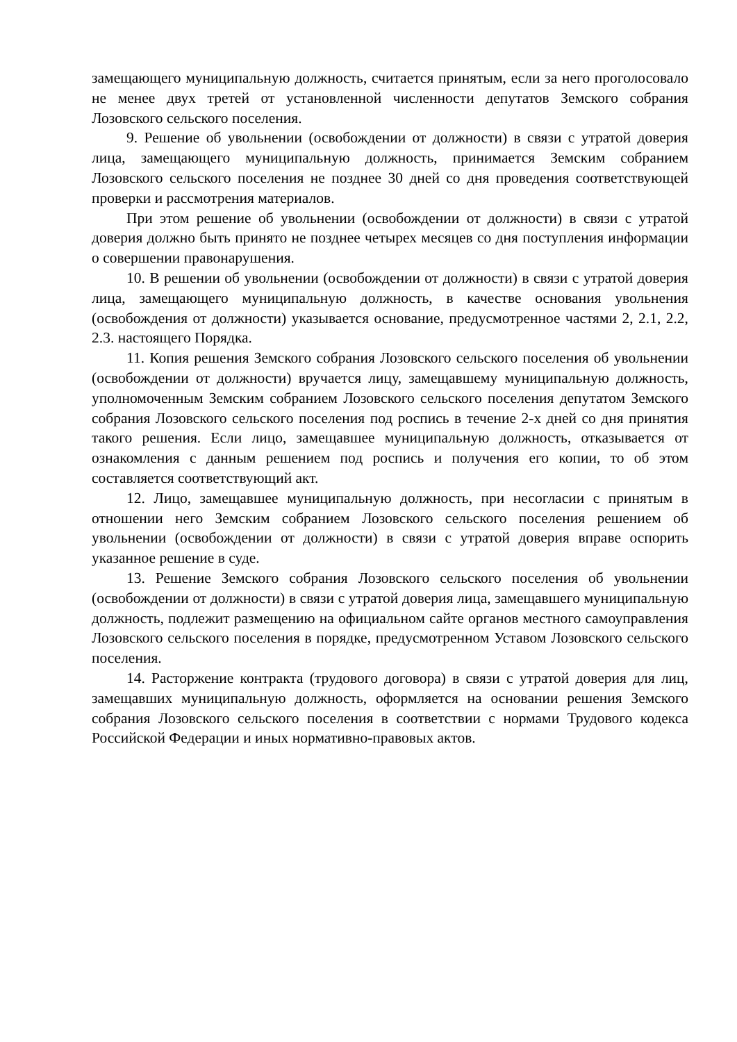замещающего муниципальную должность, считается принятым, если за него проголосовало не менее двух третей от установленной численности депутатов Земского собрания Лозовского сельского поселения.
9. Решение об увольнении (освобождении от должности) в связи с утратой доверия лица, замещающего муниципальную должность, принимается Земским собранием Лозовского сельского поселения не позднее 30 дней со дня проведения соответствующей проверки и рассмотрения материалов.
При этом решение об увольнении (освобождении от должности) в связи с утратой доверия должно быть принято не позднее четырех месяцев со дня поступления информации о совершении правонарушения.
10. В решении об увольнении (освобождении от должности) в связи с утратой доверия лица, замещающего муниципальную должность, в качестве основания увольнения (освобождения от должности) указывается основание, предусмотренное частями 2, 2.1, 2.2, 2.3. настоящего Порядка.
11. Копия решения Земского собрания Лозовского сельского поселения об увольнении (освобождении от должности) вручается лицу, замещавшему муниципальную должность, уполномоченным Земским собранием Лозовского сельского поселения депутатом Земского собрания Лозовского сельского поселения под роспись в течение 2-х дней со дня принятия такого решения. Если лицо, замещавшее муниципальную должность, отказывается от ознакомления с данным решением под роспись и получения его копии, то об этом составляется соответствующий акт.
12. Лицо, замещавшее муниципальную должность, при несогласии с принятым в отношении него Земским собранием Лозовского сельского поселения решением об увольнении (освобождении от должности) в связи с утратой доверия вправе оспорить указанное решение в суде.
13. Решение Земского собрания Лозовского сельского поселения об увольнении (освобождении от должности) в связи с утратой доверия лица, замещавшего муниципальную должность, подлежит размещению на официальном сайте органов местного самоуправления Лозовского сельского поселения в порядке, предусмотренном Уставом Лозовского сельского поселения.
14. Расторжение контракта (трудового договора) в связи с утратой доверия для лиц, замещавших муниципальную должность, оформляется на основании решения Земского собрания Лозовского сельского поселения в соответствии с нормами Трудового кодекса Российской Федерации и иных нормативно-правовых актов.